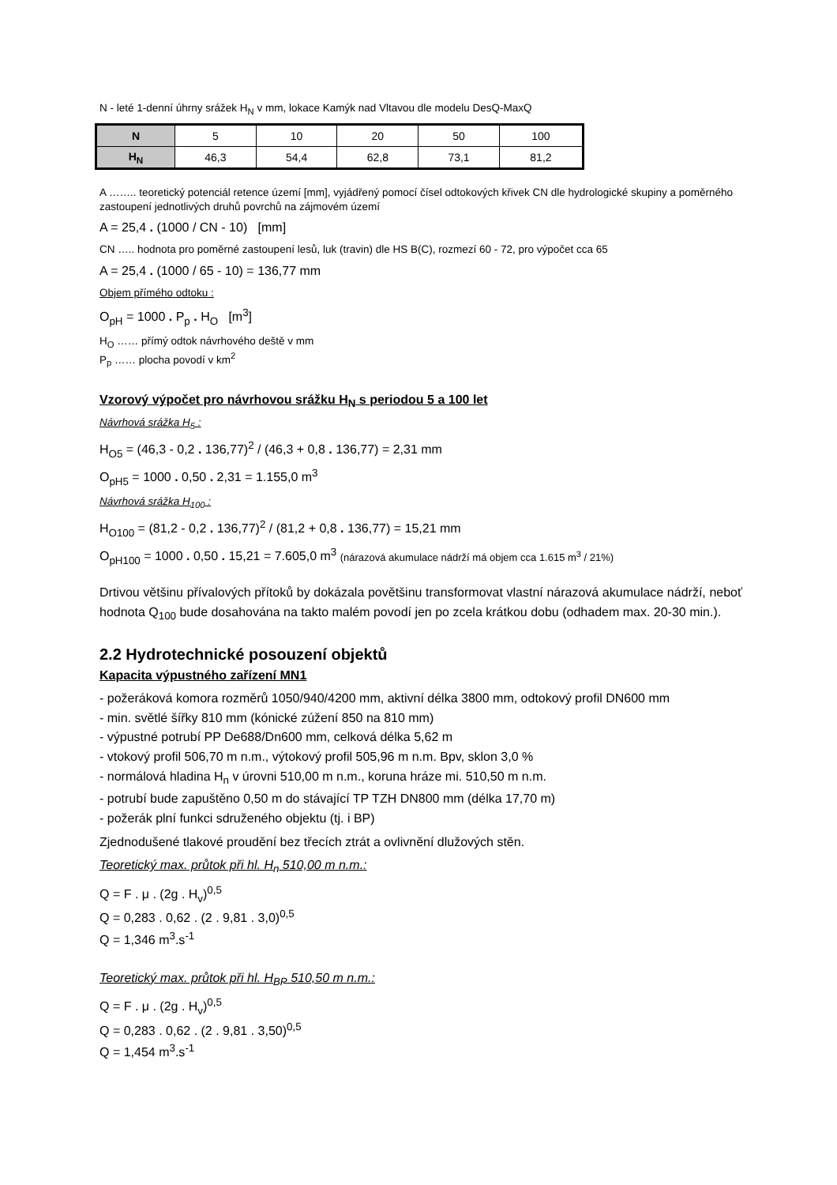N - leté 1-denní úhrny srážek H<sub>N</sub> v mm, lokace Kamýk nad Vltavou dle modelu DesQ-MaxQ
| N | 5 | 10 | 20 | 50 | 100 |
| H<sub>N</sub> | 46,3 | 54,4 | 62,8 | 73,1 | 81,2 |
A …….. teoretický potenciál retence území [mm], vyjádřený pomocí čísel odtokových křivek CN dle hydrologické skupiny a poměrného zastoupení jednotlivých druhů povrchů na zájmovém území
A = 25,4 . (1000 / CN - 10) [mm]
CN ….. hodnota pro poměrné zastoupení lesů, luk (travin) dle HS B(C), rozmezí 60 - 72, pro výpočet cca 65
A = 25,4 . (1000 / 65 - 10) = 136,77 mm
Objem přímého odtoku :
O<sub>pH</sub> = 1000 . P<sub>p</sub> . H<sub>O</sub> [m<sup>3</sup>]
H<sub>O</sub> …… přímý odtok návrhového deště v mm
P<sub>p</sub> …… plocha povodí v km<sup>2</sup>
Vzorový výpočet pro návrhovou srážku H<sub>N</sub> s periodou 5 a 100 let
Návrhová srážka H<sub>5</sub> :
H<sub>O5</sub> = (46,3 - 0,2 . 136,77)<sup>2</sup> / (46,3 + 0,8 . 136,77) = 2,31 mm
O<sub>pH5</sub> = 1000 . 0,50 . 2,31 = 1.155,0 m<sup>3</sup>
Návrhová srážka H<sub>100</sub> :
H<sub>O100</sub> = (81,2 - 0,2 . 136,77)<sup>2</sup> / (81,2 + 0,8 . 136,77) = 15,21 mm
O<sub>pH100</sub> = 1000 . 0,50 . 15,21 = 7.605,0 m<sup>3</sup> (nárazová akumulace nádrží má objem cca 1.615 m<sup>3</sup> / 21%)
Drtivou většinu přívalových přítoků by dokázala povětšinu transformovat vlastní nárazová akumulace nádrží, neboť hodnota Q<sub>100</sub> bude dosahována na takto malém povodí jen po zcela krátkou dobu (odhadem max. 20-30 min.).
2.2 Hydrotechnické posouzení objektů
Kapacita výpustného zařízení MN1
- požeráková komora rozměrů 1050/940/4200 mm, aktivní délka 3800 mm, odtokový profil DN600 mm
- min. světlé šířky 810 mm (kónické zúžení 850 na 810 mm)
- výpustné potrubí PP De688/Dn600 mm, celková délka 5,62 m
- vtokový profil 506,70 m n.m., výtokový profil 505,96 m n.m. Bpv, sklon 3,0 %
- normálová hladina H<sub>n</sub> v úrovni 510,00 m n.m., koruna hráze mi. 510,50 m n.m.
- potrubí bude zapuštěno 0,50 m do stávající TP TZH DN800 mm (délka 17,70 m)
- požerák plní funkci sdruženého objektu (tj. i BP)
Zjednodušené tlakové proudění bez třecích ztrát a ovlivnění dlužových stěn.
Teoretický max. průtok při hl. H<sub>n</sub> 510,00 m n.m.:
Q = F . μ . (2g . H<sub>v</sub>)<sup>0,5</sup>
Q = 0,283 . 0,62 . (2 . 9,81 . 3,0)<sup>0,5</sup>
Q = 1,346 m<sup>3</sup>.s<sup>-1</sup>
Teoretický max. průtok při hl. H<sub>BP</sub> 510,50 m n.m.:
Q = F . μ . (2g . H<sub>v</sub>)<sup>0,5</sup>
Q = 0,283 . 0,62 . (2 . 9,81 . 3,50)<sup>0,5</sup>
Q = 1,454 m<sup>3</sup>.s<sup>-1</sup>